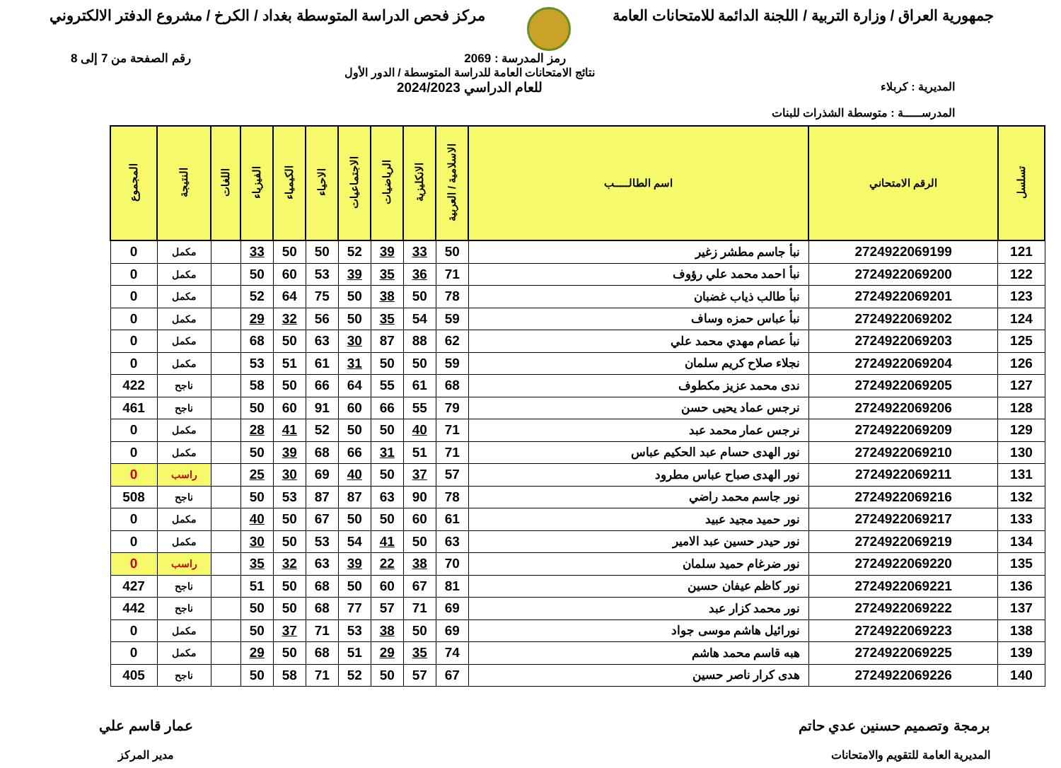جمهورية العراق / وزارة التربية / اللجنة الدائمة للامتحانات العامة
مركز فحص الدراسة المتوسطة بغداد / الكرخ / مشروع الدفتر الالكتروني
رمز المدرسة : 2069 رقم الصفحة من 7 إلى 8
المديرية : كربلاء
المدرســـــة : متوسطة الشذرات للبنات
نتائج الامتحانات العامة للدراسة المتوسطة / الدور الأول
للعام الدراسي 2024/2023
| تسلسل | الرقم الامتحاني | اسم الطالـــــب | الاسلامية / العربية | الانكليزية | الرياضيات | الاجتماعيات | الاحياء | الكيمياء | الفيزياء | اللغات | النتيجة | المجموع |
| --- | --- | --- | --- | --- | --- | --- | --- | --- | --- | --- | --- | --- |
| 121 | 2724922069199 | نبأ جاسم مطشر زغير | 50 | 33 | 39 | 52 | 50 | 50 | 33 | | مكمل | 0 |
| 122 | 2724922069200 | نبأ احمد محمد علي رؤوف | 71 | 36 | 35 | 39 | 53 | 60 | 50 | | مكمل | 0 |
| 123 | 2724922069201 | نبأ طالب ذياب غضبان | 78 | 50 | 38 | 50 | 75 | 64 | 52 | | مكمل | 0 |
| 124 | 2724922069202 | نبأ عباس حمزه وساف | 59 | 54 | 35 | 50 | 56 | 32 | 29 | | مكمل | 0 |
| 125 | 2724922069203 | نبأ عصام مهدي محمد علي | 62 | 88 | 87 | 30 | 63 | 50 | 68 | | مكمل | 0 |
| 126 | 2724922069204 | نجلاء صلاح كريم سلمان | 59 | 50 | 50 | 31 | 61 | 51 | 53 | | مكمل | 0 |
| 127 | 2724922069205 | ندى محمد عزيز مكطوف | 68 | 61 | 55 | 64 | 66 | 50 | 58 | | ناجح | 422 |
| 128 | 2724922069206 | نرجس عماد يحيى حسن | 79 | 55 | 66 | 60 | 91 | 60 | 50 | | ناجح | 461 |
| 129 | 2724922069209 | نرجس عمار محمد عبد | 71 | 40 | 50 | 50 | 52 | 41 | 28 | | مكمل | 0 |
| 130 | 2724922069210 | نور الهدى حسام عبد الحكيم عباس | 71 | 51 | 31 | 66 | 68 | 39 | 50 | | مكمل | 0 |
| 131 | 2724922069211 | نور الهدى صباح عباس مطرود | 57 | 37 | 50 | 40 | 69 | 30 | 25 | | راسب | 0 |
| 132 | 2724922069216 | نور جاسم محمد راضي | 78 | 90 | 63 | 87 | 87 | 53 | 50 | | ناجح | 508 |
| 133 | 2724922069217 | نور حميد مجيد عبيد | 61 | 60 | 50 | 50 | 67 | 50 | 40 | | مكمل | 0 |
| 134 | 2724922069219 | نور حيدر حسين عبد الامير | 63 | 50 | 41 | 54 | 53 | 50 | 30 | | مكمل | 0 |
| 135 | 2724922069220 | نور ضرغام حميد سلمان | 70 | 38 | 22 | 39 | 63 | 32 | 35 | | راسب | 0 |
| 136 | 2724922069221 | نور كاظم عيفان حسين | 81 | 67 | 60 | 50 | 68 | 50 | 51 | | ناجح | 427 |
| 137 | 2724922069222 | نور محمد كزار عبد | 69 | 71 | 57 | 77 | 68 | 50 | 50 | | ناجح | 442 |
| 138 | 2724922069223 | نورائيل هاشم موسى جواد | 69 | 50 | 38 | 53 | 71 | 37 | 50 | | مكمل | 0 |
| 139 | 2724922069225 | هبه قاسم محمد هاشم | 74 | 35 | 29 | 51 | 68 | 50 | 29 | | مكمل | 0 |
| 140 | 2724922069226 | هدى كرار ناصر حسين | 67 | 57 | 50 | 52 | 71 | 58 | 50 | | ناجح | 405 |
برمجة وتصميم حسنين عدي حاتم
المديرية العامة للتقويم والامتحانات
عمار قاسم علي
مدير المركز